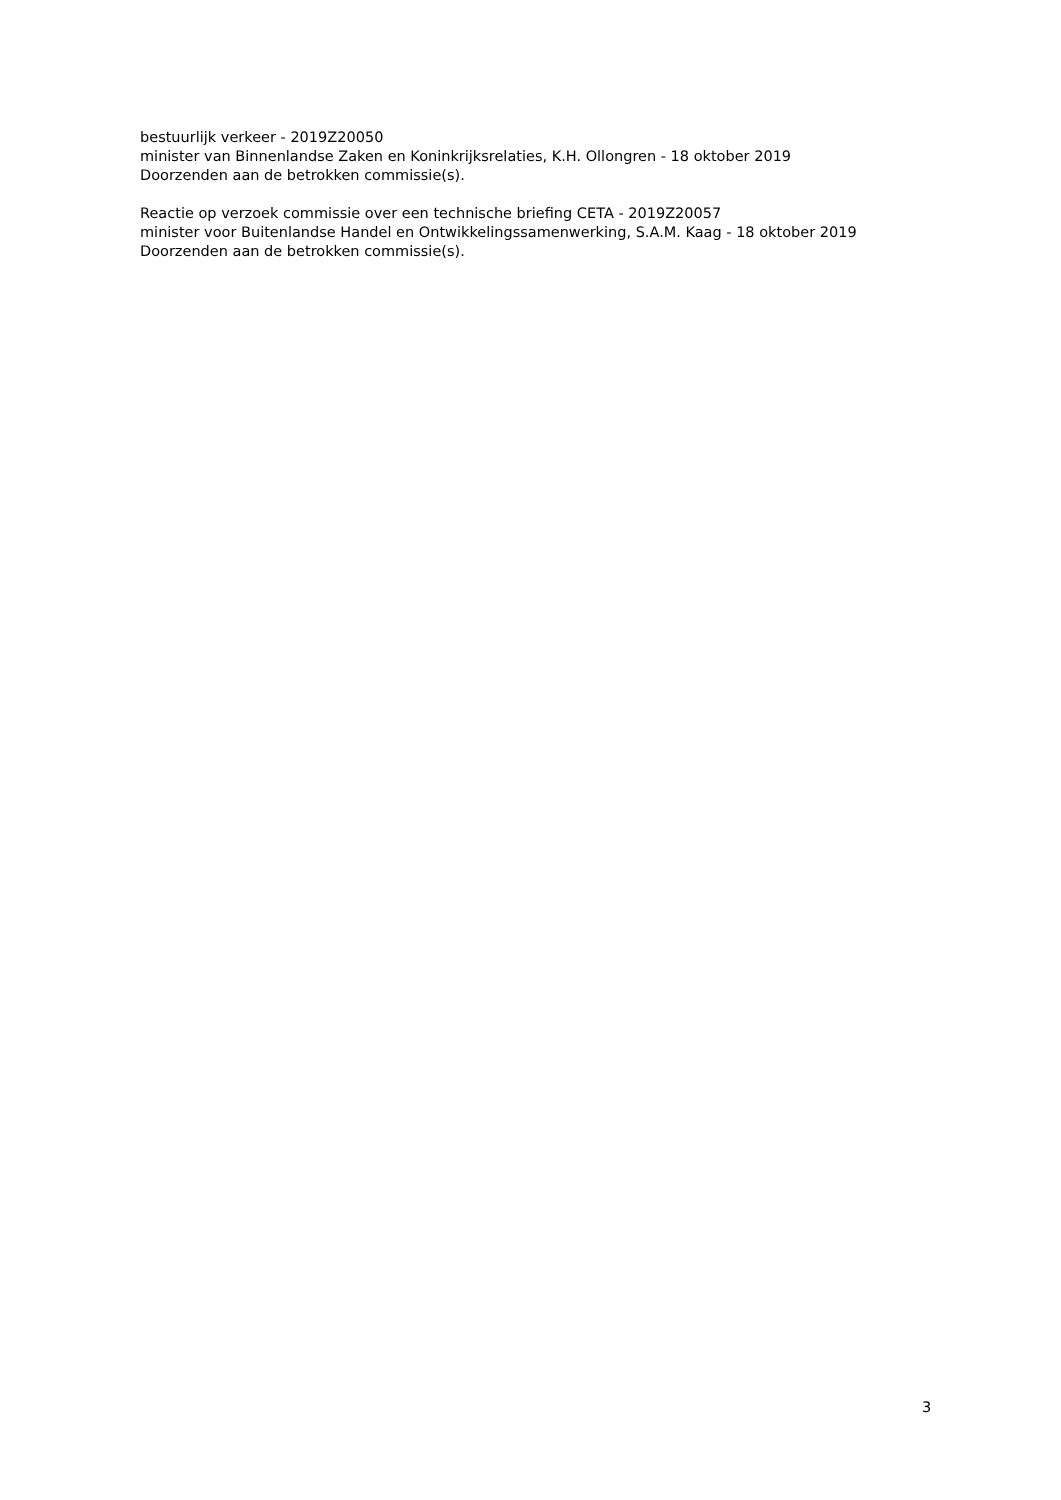bestuurlijk verkeer - 2019Z20050
minister van Binnenlandse Zaken en Koninkrijksrelaties, K.H. Ollongren - 18 oktober 2019
Doorzenden aan de betrokken commissie(s).
Reactie op verzoek commissie over een technische briefing CETA - 2019Z20057
minister voor Buitenlandse Handel en Ontwikkelingssamenwerking, S.A.M. Kaag - 18 oktober 2019
Doorzenden aan de betrokken commissie(s).
3